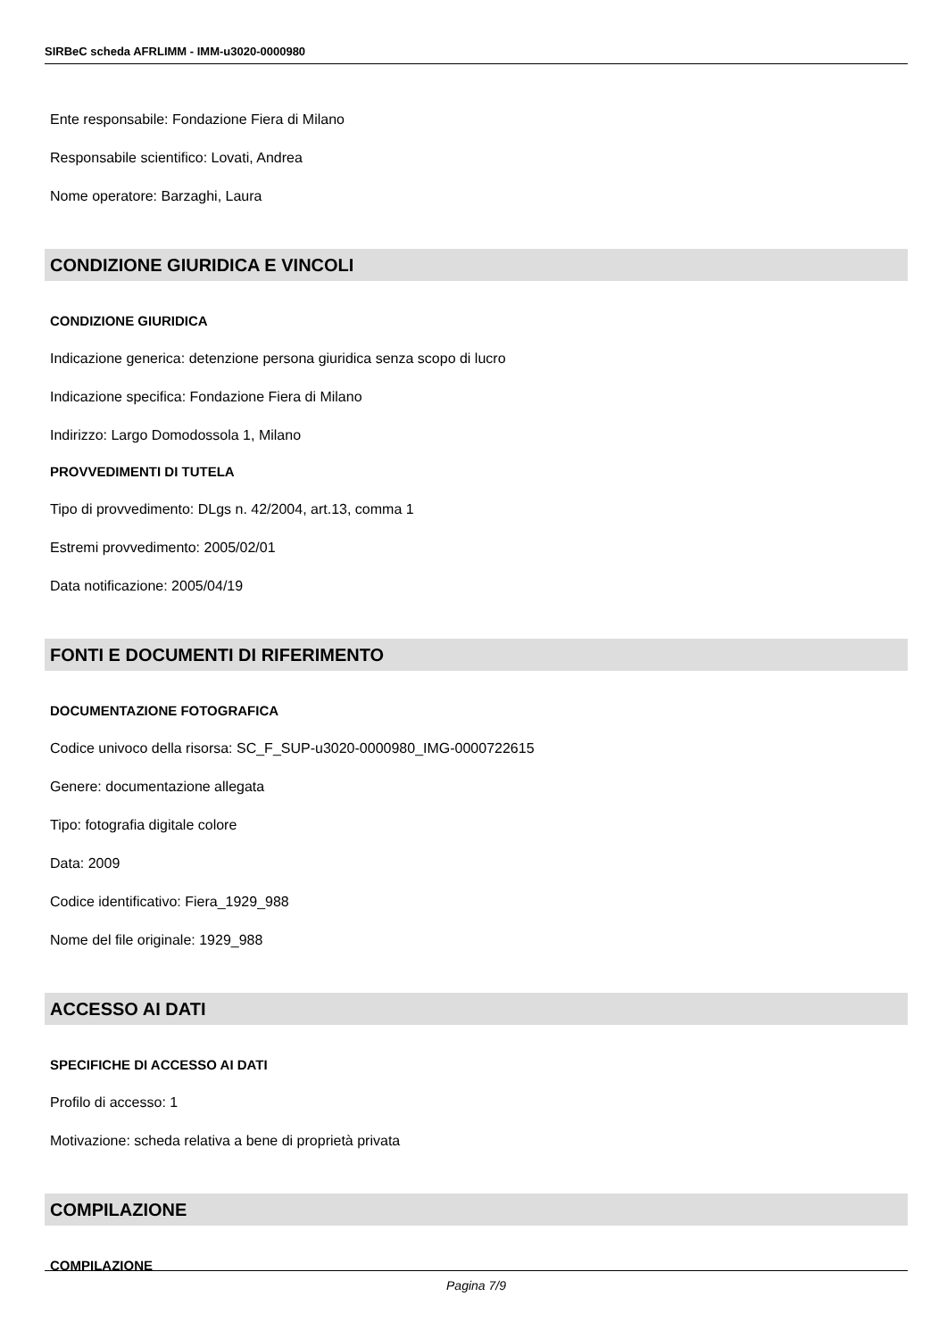SIRBeC scheda AFRLIMM - IMM-u3020-0000980
Ente responsabile: Fondazione Fiera di Milano
Responsabile scientifico: Lovati, Andrea
Nome operatore: Barzaghi, Laura
CONDIZIONE GIURIDICA E VINCOLI
CONDIZIONE GIURIDICA
Indicazione generica: detenzione persona giuridica senza scopo di lucro
Indicazione specifica: Fondazione Fiera di Milano
Indirizzo: Largo Domodossola 1, Milano
PROVVEDIMENTI DI TUTELA
Tipo di provvedimento: DLgs n. 42/2004, art.13, comma 1
Estremi provvedimento: 2005/02/01
Data notificazione: 2005/04/19
FONTI E DOCUMENTI DI RIFERIMENTO
DOCUMENTAZIONE FOTOGRAFICA
Codice univoco della risorsa: SC_F_SUP-u3020-0000980_IMG-0000722615
Genere: documentazione allegata
Tipo: fotografia digitale colore
Data: 2009
Codice identificativo: Fiera_1929_988
Nome del file originale: 1929_988
ACCESSO AI DATI
SPECIFICHE DI ACCESSO AI DATI
Profilo di accesso: 1
Motivazione: scheda relativa a bene di proprietà privata
COMPILAZIONE
COMPILAZIONE
Pagina 7/9